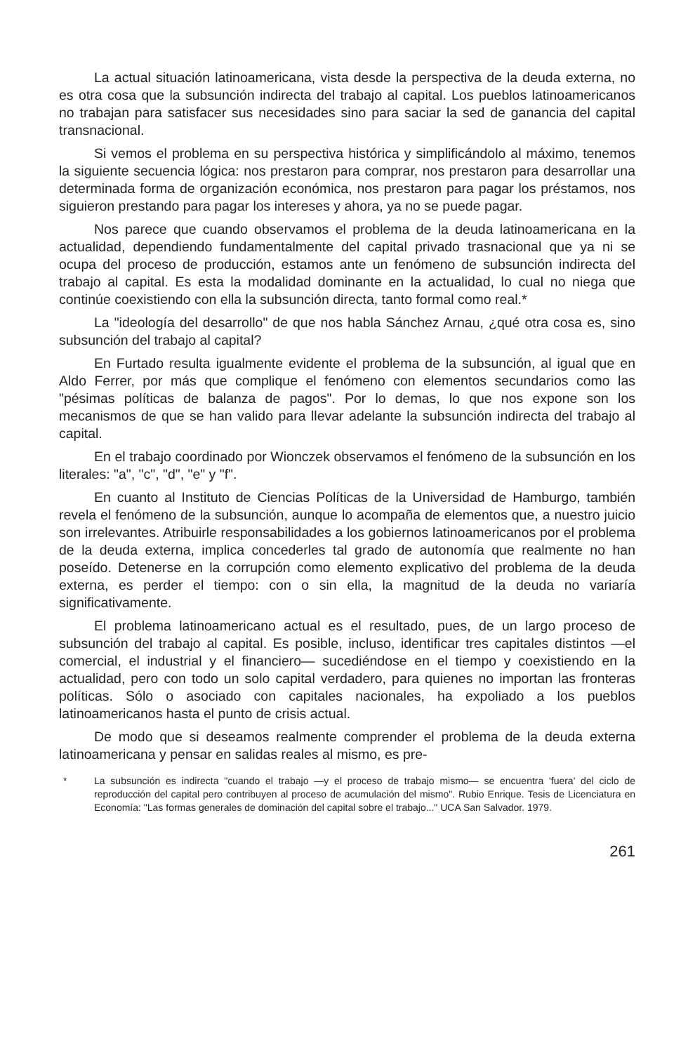La actual situación latinoamericana, vista desde la perspectiva de la deuda externa, no es otra cosa que la subsunción indirecta del trabajo al capital. Los pueblos latinoamericanos no trabajan para satisfacer sus necesidades sino para saciar la sed de ganancia del capital transnacional.
Si vemos el problema en su perspectiva histórica y simplificándolo al máximo, tenemos la siguiente secuencia lógica: nos prestaron para comprar, nos prestaron para desarrollar una determinada forma de organización económica, nos prestaron para pagar los préstamos, nos siguieron prestando para pagar los intereses y ahora, ya no se puede pagar.
Nos parece que cuando observamos el problema de la deuda latinoamericana en la actualidad, dependiendo fundamentalmente del capital privado trasnacional que ya ni se ocupa del proceso de producción, estamos ante un fenómeno de subsunción indirecta del trabajo al capital. Es esta la modalidad dominante en la actualidad, lo cual no niega que continúe coexistiendo con ella la subsunción directa, tanto formal como real.*
La "ideología del desarrollo" de que nos habla Sánchez Arnau, ¿qué otra cosa es, sino subsunción del trabajo al capital?
En Furtado resulta igualmente evidente el problema de la subsunción, al igual que en Aldo Ferrer, por más que complique el fenómeno con elementos secundarios como las "pésimas políticas de balanza de pagos". Por lo demas, lo que nos expone son los mecanismos de que se han valido para llevar adelante la subsunción indirecta del trabajo al capital.
En el trabajo coordinado por Wionczek observamos el fenómeno de la subsunción en los literales: "a", "c", "d", "e" y "f".
En cuanto al Instituto de Ciencias Políticas de la Universidad de Hamburgo, también revela el fenómeno de la subsunción, aunque lo acompaña de elementos que, a nuestro juicio son irrelevantes. Atribuirle responsabilidades a los gobiernos latinoamericanos por el problema de la deuda externa, implica concederles tal grado de autonomía que realmente no han poseído. Detenerse en la corrupción como elemento explicativo del problema de la deuda externa, es perder el tiempo: con o sin ella, la magnitud de la deuda no variaría significativamente.
El problema latinoamericano actual es el resultado, pues, de un largo proceso de subsunción del trabajo al capital. Es posible, incluso, identificar tres capitales distintos —el comercial, el industrial y el financiero— sucediéndose en el tiempo y coexistiendo en la actualidad, pero con todo un solo capital verdadero, para quienes no importan las fronteras políticas. Sólo o asociado con capitales nacionales, ha expoliado a los pueblos latinoamericanos hasta el punto de crisis actual.
De modo que si deseamos realmente comprender el problema de la deuda externa latinoamericana y pensar en salidas reales al mismo, es pre-
* La subsunción es indirecta "cuando el trabajo —y el proceso de trabajo mismo— se encuentra 'fuera' del ciclo de reproducción del capital pero contribuyen al proceso de acumulación del mismo". Rubio Enrique. Tesis de Licenciatura en Economía: "Las formas generales de dominación del capital sobre el trabajo..." UCA San Salvador. 1979.
261